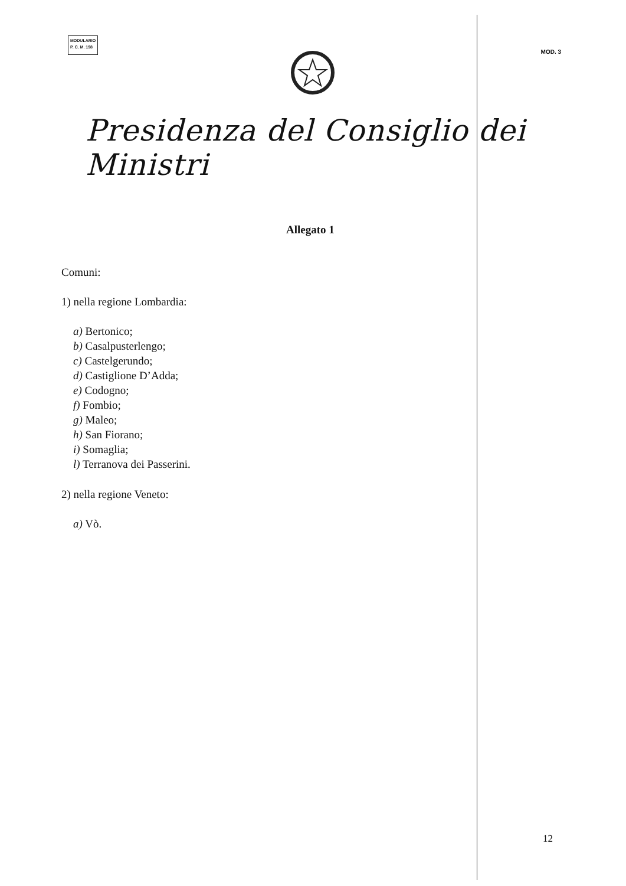MODULARIO
P. C. M. 198
MOD. 3
Presidenza del Consiglio dei Ministri
Allegato 1
Comuni:
1) nella regione Lombardia:
a) Bertonico;
b) Casalpusterlengo;
c) Castelgerundo;
d) Castiglione D’Adda;
e) Codogno;
f) Fombio;
g) Maleo;
h) San Fiorano;
i) Somaglia;
l) Terranova dei Passerini.
2) nella regione Veneto:
a) Vò.
12